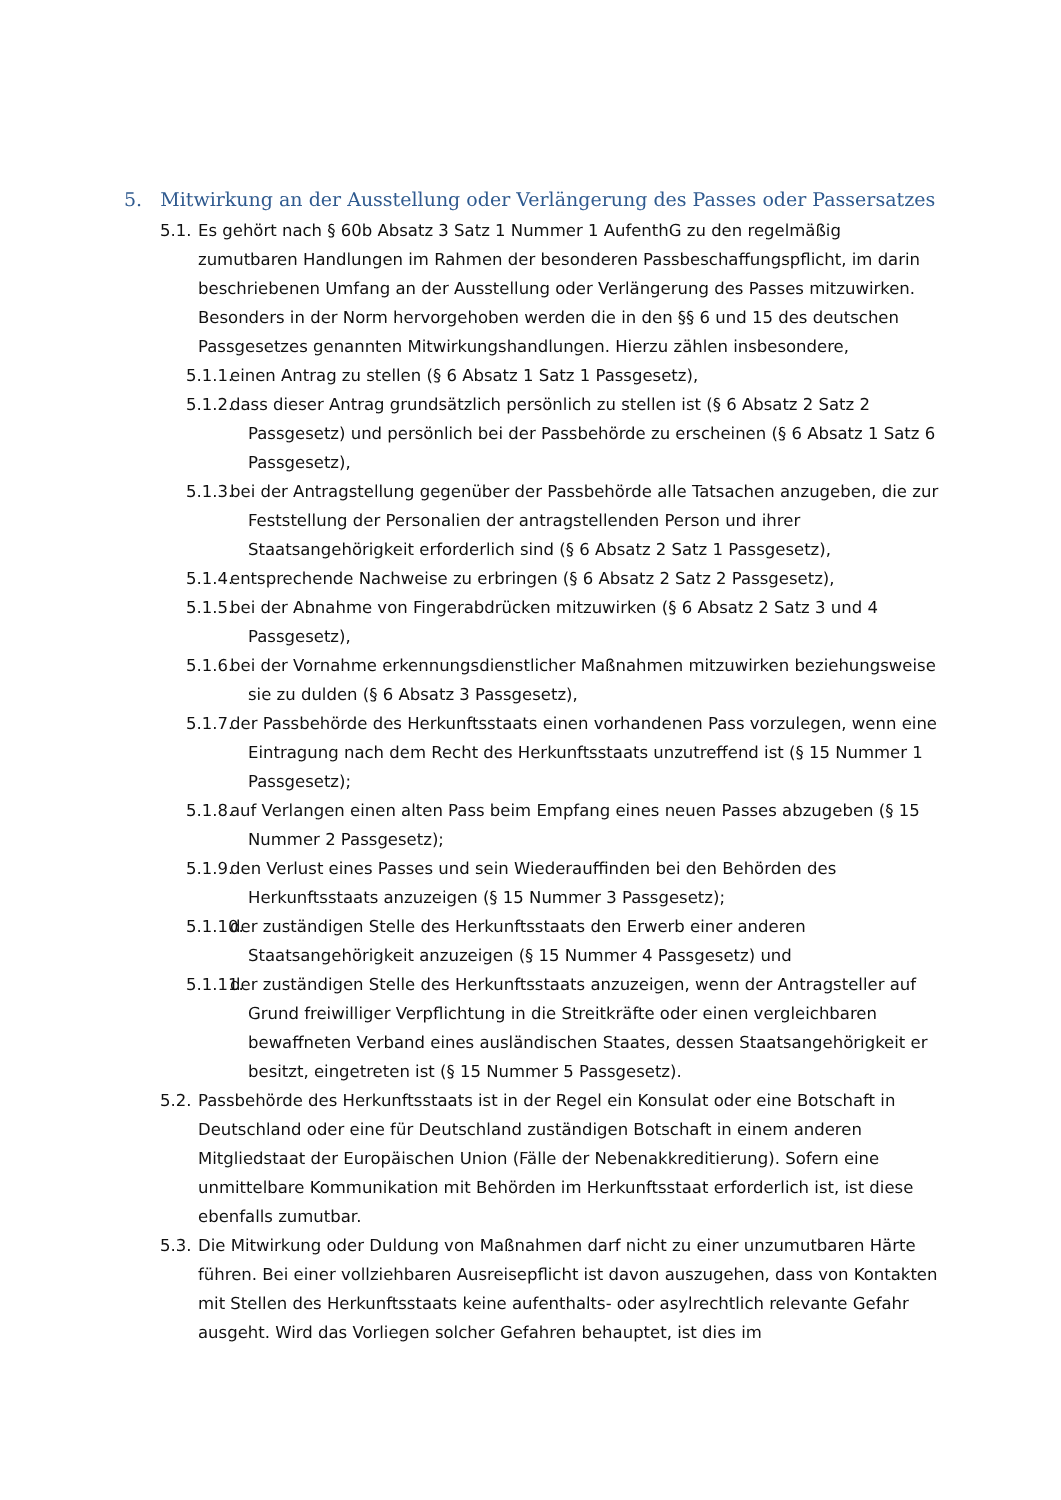5. Mitwirkung an der Ausstellung oder Verlängerung des Passes oder Passersatzes
5.1. Es gehört nach § 60b Absatz 3 Satz 1 Nummer 1 AufenthG zu den regelmäßig zumutbaren Handlungen im Rahmen der besonderen Passbeschaffungspflicht, im darin beschriebenen Umfang an der Ausstellung oder Verlängerung des Passes mitzuwirken. Besonders in der Norm hervorgehoben werden die in den §§ 6 und 15 des deutschen Passgesetzes genannten Mitwirkungshandlungen. Hierzu zählen insbesondere,
5.1.1. einen Antrag zu stellen (§ 6 Absatz 1 Satz 1 Passgesetz),
5.1.2. dass dieser Antrag grundsätzlich persönlich zu stellen ist (§ 6 Absatz 2 Satz 2 Passgesetz) und persönlich bei der Passbehörde zu erscheinen (§ 6 Absatz 1 Satz 6 Passgesetz),
5.1.3. bei der Antragstellung gegenüber der Passbehörde alle Tatsachen anzugeben, die zur Feststellung der Personalien der antragstellenden Person und ihrer Staatsangehörigkeit erforderlich sind (§ 6 Absatz 2 Satz 1 Passgesetz),
5.1.4. entsprechende Nachweise zu erbringen (§ 6 Absatz 2 Satz 2 Passgesetz),
5.1.5. bei der Abnahme von Fingerabdrücken mitzuwirken (§ 6 Absatz 2 Satz 3 und 4 Passgesetz),
5.1.6. bei der Vornahme erkennungsdienstlicher Maßnahmen mitzuwirken beziehungsweise sie zu dulden (§ 6 Absatz 3 Passgesetz),
5.1.7. der Passbehörde des Herkunftsstaats einen vorhandenen Pass vorzulegen, wenn eine Eintragung nach dem Recht des Herkunftsstaats unzutreffend ist (§ 15 Nummer 1 Passgesetz);
5.1.8. auf Verlangen einen alten Pass beim Empfang eines neuen Passes abzugeben (§ 15 Nummer 2 Passgesetz);
5.1.9. den Verlust eines Passes und sein Wiederauffinden bei den Behörden des Herkunftsstaats anzuzeigen (§ 15 Nummer 3 Passgesetz);
5.1.10. der zuständigen Stelle des Herkunftsstaats den Erwerb einer anderen Staatsangehörigkeit anzuzeigen (§ 15 Nummer 4 Passgesetz) und
5.1.11. der zuständigen Stelle des Herkunftsstaats anzuzeigen, wenn der Antragsteller auf Grund freiwilliger Verpflichtung in die Streitkräfte oder einen vergleichbaren bewaffneten Verband eines ausländischen Staates, dessen Staatsangehörigkeit er besitzt, eingetreten ist (§ 15 Nummer 5 Passgesetz).
5.2. Passbehörde des Herkunftsstaats ist in der Regel ein Konsulat oder eine Botschaft in Deutschland oder eine für Deutschland zuständigen Botschaft in einem anderen Mitgliedstaat der Europäischen Union (Fälle der Nebenakkreditierung). Sofern eine unmittelbare Kommunikation mit Behörden im Herkunftsstaat erforderlich ist, ist diese ebenfalls zumutbar.
5.3. Die Mitwirkung oder Duldung von Maßnahmen darf nicht zu einer unzumutbaren Härte führen. Bei einer vollziehbaren Ausreisepflicht ist davon auszugehen, dass von Kontakten mit Stellen des Herkunftsstaats keine aufenthalts- oder asylrechtlich relevante Gefahr ausgeht. Wird das Vorliegen solcher Gefahren behauptet, ist dies im